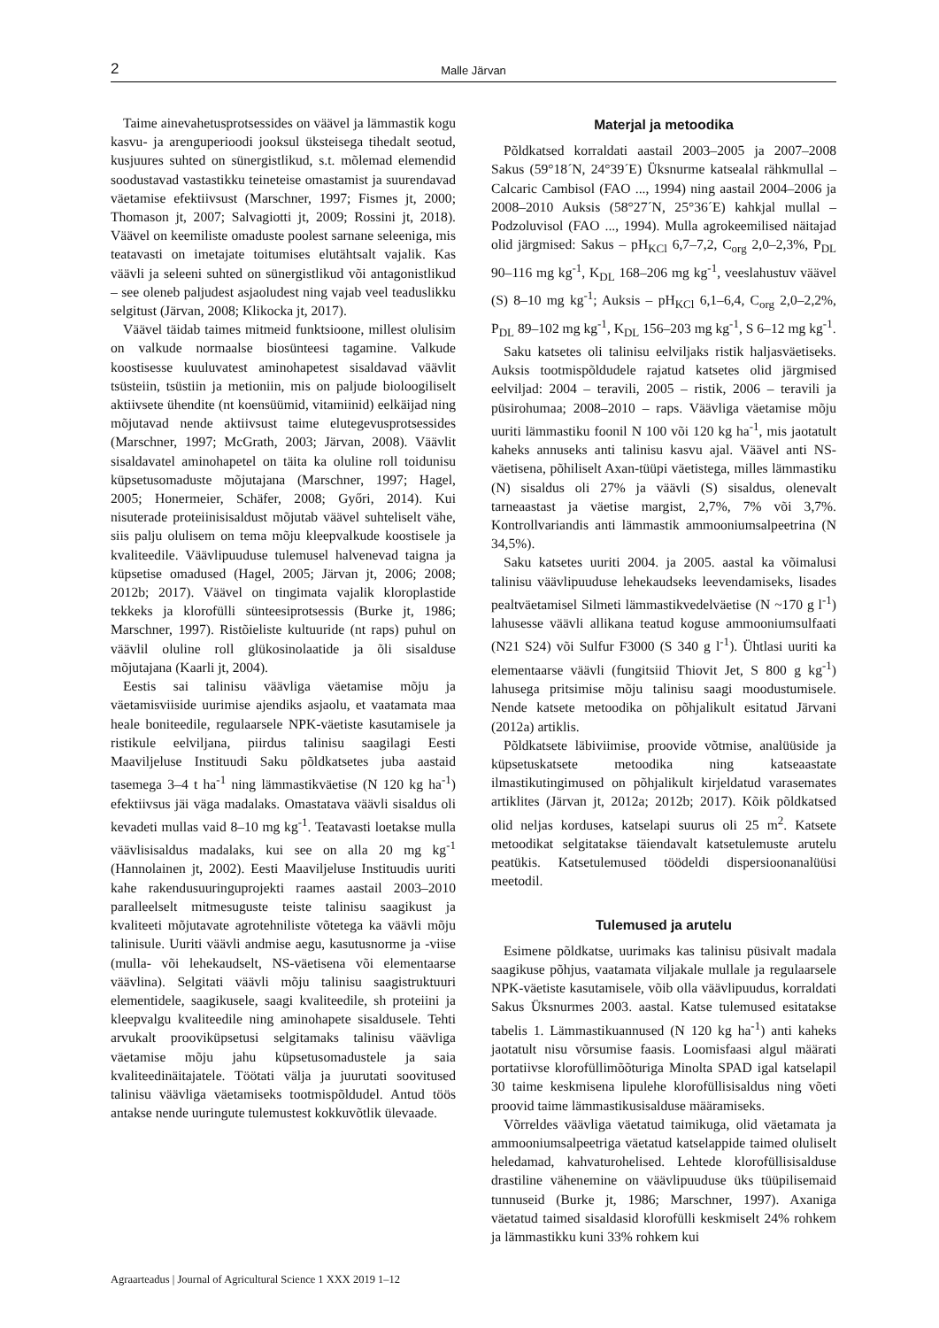2 Malle Järvan
Taime ainevahetusprotsessides on väävel ja lämmastik kogu kasvu- ja arenguperioodi jooksul üksteisega tihedalt seotud, kusjuures suhted on sünergistlikud, s.t. mõlemad elemendid soodustavad vastastikku teineteise omastamist ja suurendavad väetamise efektiivsust (Marschner, 1997; Fismes jt, 2000; Thomason jt, 2007; Salvagiotti jt, 2009; Rossini jt, 2018). Väävel on keemiliste omaduste poolest sarnane seleeniga, mis teatavasti on imetajate toitumises elutähtsalt vajalik. Kas väävli ja seleeni suhted on sünergistlikud või antagonistlikud – see oleneb paljudest asjaoludest ning vajab veel teaduslikku selgitust (Järvan, 2008; Klikocka jt, 2017).
Väävel täidab taimes mitmeid funktsioone, millest olulisim on valkude normaalse biosünteesi tagamine. Valkude koostisesse kuuluvatest aminohapetest sisaldavad väävlit tsüsteiin, tsüstiin ja metioniin, mis on paljude bioloogiliselt aktiivsete ühendite (nt koensüümid, vitamiinid) eelkäijad ning mõjutavad nende aktiivsust taime elutegevusprotsessides (Marschner, 1997; McGrath, 2003; Järvan, 2008). Väävlit sisaldavatel aminohapetel on täita ka oluline roll toidunisu küpsetusomaduste mõjutajana (Marschner, 1997; Hagel, 2005; Honermeier, Schäfer, 2008; Győri, 2014). Kui nisuterade proteiinisisaldust mõjutab väävel suhteliselt vähe, siis palju olulisem on tema mõju kleepvalkude koostisele ja kvaliteedile. Väävlipuuduse tulemusel halvenevad taigna ja küpsetise omadused (Hagel, 2005; Järvan jt, 2006; 2008; 2012b; 2017). Väävel on tingimata vajalik kloroplastide tekkeks ja klorofülli sünteesiprotsessis (Burke jt, 1986; Marschner, 1997). Ristõieliste kultuuride (nt raps) puhul on väävlil oluline roll glükosinolaatide ja õli sisalduse mõjutajana (Kaarli jt, 2004).
Eestis sai talinisu väävliga väetamise mõju ja väetamisviiside uurimise ajendiks asjaolu, et vaatamata maa heale boniteedile, regulaarsele NPK-väetiste kasutamisele ja ristikule eelviljana, piirdus talinisu saagilagi Eesti Maaviljeluse Instituudi Saku põldkatsetes juba aastaid tasemega 3–4 t ha<sup>-1</sup> ning lämmastikväetise (N 120 kg ha<sup>-1</sup>) efektiivsus jäi väga madalaks. Omastatava väävli sisaldus oli kevadeti mullas vaid 8–10 mg kg<sup>-1</sup>. Teatavasti loetakse mulla väävlisisaldus madalaks, kui see on alla 20 mg kg<sup>-1</sup> (Hannolainen jt, 2002). Eesti Maaviljeluse Instituudis uuriti kahe rakendusuuringuprojekti raames aastail 2003–2010 paralleelselt mitmesuguste teiste talinisu saagikust ja kvaliteeti mõjutavate agrotehniliste võtetega ka väävli mõju talinisule. Uuriti väävli andmise aegu, kasutusnorme ja -viise (mulla- või lehekaudselt, NS-väetisena või elementaarse väävlina). Selgitati väävli mõju talinisu saagistruktuuri elementidele, saagikusele, saagi kvaliteedile, sh proteiini ja kleepvalgu kvaliteedile ning aminohapete sisaldusele. Tehti arvukalt prooviküpsetusi selgitamaks talinisu väävliga väetamise mõju jahu küpsetusomadustele ja saia kvaliteedinäitajatele. Töötati välja ja juurutati soovitused talinisu väävliga väetamiseks tootmispõldudel. Antud töös antakse nende uuringute tulemustest kokkuvõtlik ülevaade.
Materjal ja metoodika
Põldkatsed korraldati aastail 2003–2005 ja 2007–2008 Sakus (59°18´N, 24°39´E) Üksnurme katsealal rähkmullal – Calcaric Cambisol (FAO ..., 1994) ning aastail 2004–2006 ja 2008–2010 Auksis (58°27´N, 25°36´E) kahkjal mullal – Podzoluvisol (FAO ..., 1994). Mulla agrokeemilised näitajad olid järgmised: Sakus – pH<sub>KCl</sub> 6,7–7,2, C<sub>org</sub> 2,0–2,3%, P<sub>DL</sub> 90–116 mg kg<sup>-1</sup>, K<sub>DL</sub> 168–206 mg kg<sup>-1</sup>, veeslahustuv väävel (S) 8–10 mg kg<sup>-1</sup>; Auksis – pH<sub>KCl</sub> 6,1–6,4, C<sub>org</sub> 2,0–2,2%, P<sub>DL</sub> 89–102 mg kg<sup>-1</sup>, K<sub>DL</sub> 156–203 mg kg<sup>-1</sup>, S 6–12 mg kg<sup>-1</sup>.
Saku katsetes oli talinisu eelviljaks ristik haljasväetiseks. Auksis tootmispõldudele rajatud katsetes olid järgmised eelviljad: 2004 – teravili, 2005 – ristik, 2006 – teravili ja püsirohumaa; 2008–2010 – raps. Väävliga väetamise mõju uuriti lämmastiku foonil N 100 või 120 kg ha<sup>-1</sup>, mis jaotatult kaheks annuseks anti talinisu kasvu ajal. Väävel anti NS-väetisena, põhiliselt Axan-tüüpi väetistega, milles lämmastiku (N) sisaldus oli 27% ja väävli (S) sisaldus, olenevalt tarneaastast ja väetise margist, 2,7%, 7% või 3,7%. Kontrollvariandis anti lämmastik ammooniumsalpeetrina (N 34,5%).
Saku katsetes uuriti 2004. ja 2005. aastal ka võimalusi talinisu väävlipuuduse lehekaudseks leevendamiseks, lisades pealtväetamisel Silmeti lämmastikvedelväetise (N ~170 g l<sup>-1</sup>) lahusesse väävli allikana teatud koguse ammooniumsulfaati (N21 S24) või Sulfur F3000 (S 340 g l<sup>-1</sup>). Ühtlasi uuriti ka elementaarse väävli (fungitsiid Thiovit Jet, S 800 g kg<sup>-1</sup>) lahusega pritsimise mõju talinisu saagi moodustumisele. Nende katsete metoodika on põhjalikult esitatud Järvani (2012a) artiklis.
Põldkatsete läbiviimise, proovide võtmise, analüüside ja küpsetuskatsete metoodika ning katseaastate ilmastikutingimused on põhjalikult kirjeldatud varasemates artiklites (Järvan jt, 2012a; 2012b; 2017). Kõik põldkatsed olid neljas korduses, katselapi suurus oli 25 m<sup>2</sup>. Katsete metoodikat selgitatakse täiendavalt katsetulemuste arutelu peatükis. Katsetulemused töödeldi dispersioonanalüüsi meetodil.
Tulemused ja arutelu
Esimene põldkatse, uurimaks kas talinisu püsivalt madala saagikuse põhjus, vaatamata viljakale mullale ja regulaarsele NPK-väetiste kasutamisele, võib olla väävlipuudus, korraldati Sakus Üksnurmes 2003. aastal. Katse tulemused esitatakse tabelis 1. Lämmastikuannused (N 120 kg ha<sup>-1</sup>) anti kaheks jaotatult nisu võrsumise faasis. Loomisfaasi algul määrati portatiivse klorofüllimõõturiga Minolta SPAD igal katselapil 30 taime keskmisena lipulehe klorofüllisisaldus ning võeti proovid taime lämmastikusisalduse määramiseks.
Võrreldes väävliga väetatud taimikuga, olid väetamata ja ammooniumsalpeetriga väetatud katselappide taimed oluliselt heledamad, kahvaturohelised. Lehtede klorofüllisisalduse drastiline vähenemine on väävlipuuduse üks tüüpilisemaid tunnuseid (Burke jt, 1986; Marschner, 1997). Axaniga väetatud taimed sisaldasid klorofülli keskmiselt 24% rohkem ja lämmastikku kuni 33% rohkem kui
Agraarteadus | Journal of Agricultural Science 1 XXX 2019 1–12